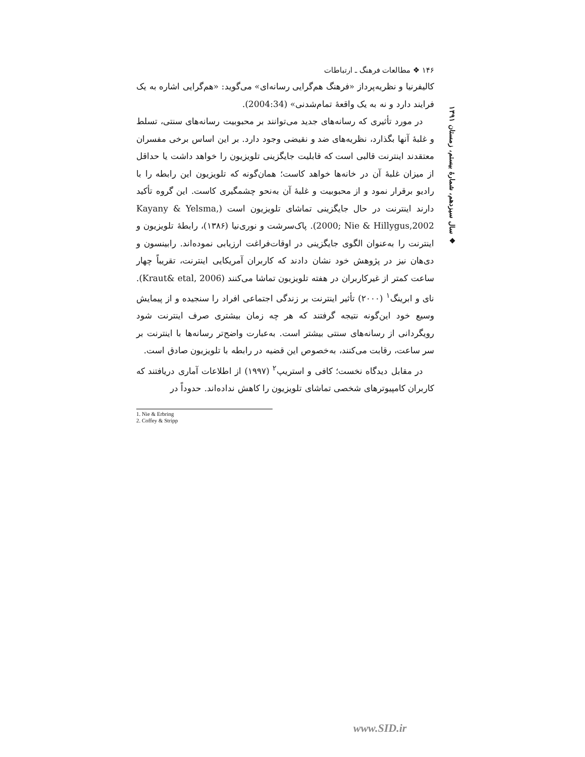❖ سال سیزدهم، شمارهٔ بیستم، زمستان ۱۳۹۱
۱۴۶ ❖ مطالعات فرهنگ ـ ارتباطات
کالیفرنیا و نظریه‌پرداز «فرهنگ هم‌گرایی رسانه‌ای» می‌گوید: «هم‌گرایی اشاره به یک فرایند دارد و نه به یک واقعهٔ تمام‌شدنی» (2004:34).
در مورد تأثیری که رسانه‌های جدید می‌توانند بر محبوبیت رسانه‌های سنتی، تسلط و غلبهٔ آنها بگذارد، نظریه‌های ضد و نقیضی وجود دارد. بر این اساس برخی مفسران معتقدند اینترنت قالبی است که قابلیت جایگزینی تلویزیون را خواهد داشت یا حداقل از میزان غلبهٔ آن در خانه‌ها خواهد کاست؛ همان‌گونه که تلویزیون این رابطه را با رادیو برقرار نمود و از محبوبیت و غلبهٔ آن به‌نحو چشمگیری کاست. این گروه تأکید دارند اینترنت در حال جایگزینی تماشای تلویزیون است (Kayany & Yelsma, 2000; Nie & Hillygus,2002). پاک‌سرشت و نوری‌نیا (۱۳۸۶)، رابطهٔ تلویزیون و اینترنت را به‌عنوان الگوی جایگزینی در اوقات‌فراغت ارزیابی نموده‌اند. رابینسون و دی‌هان نیز در پژوهش خود نشان دادند که کاربران آمریکایی اینترنت، تقریباً چهار ساعت کمتر از غیرکاربران در هفته تلویزیون تماشا می‌کنند (Kraut& etal, 2006). نای و ابرینگ<sup>۱</sup> (۲۰۰۰) تأثیر اینترنت بر زندگی اجتماعی افراد را سنجیده و از پیمایش وسیع خود این‌گونه نتیجه گرفتند که هر چه زمان بیشتری صرف اینترنت شود رویگردانی از رسانه‌های سنتی بیشتر است. به‌عبارت واضح‌تر رسانه‌ها با اینترنت بر سر ساعت، رقابت می‌کنند، به‌خصوص این قضیه در رابطه با تلویزیون صادق است.
در مقابل دیدگاه نخست؛ کافی و استریپ<sup>۲</sup> (۱۹۹۷) از اطلاعات آماری دریافتند که کاربران کامپیوترهای شخصی تماشای تلویزیون را کاهش نداده‌اند. حدوداً در
1. Nie & Erbring
2. Coffey & Stripp
www.SID.ir